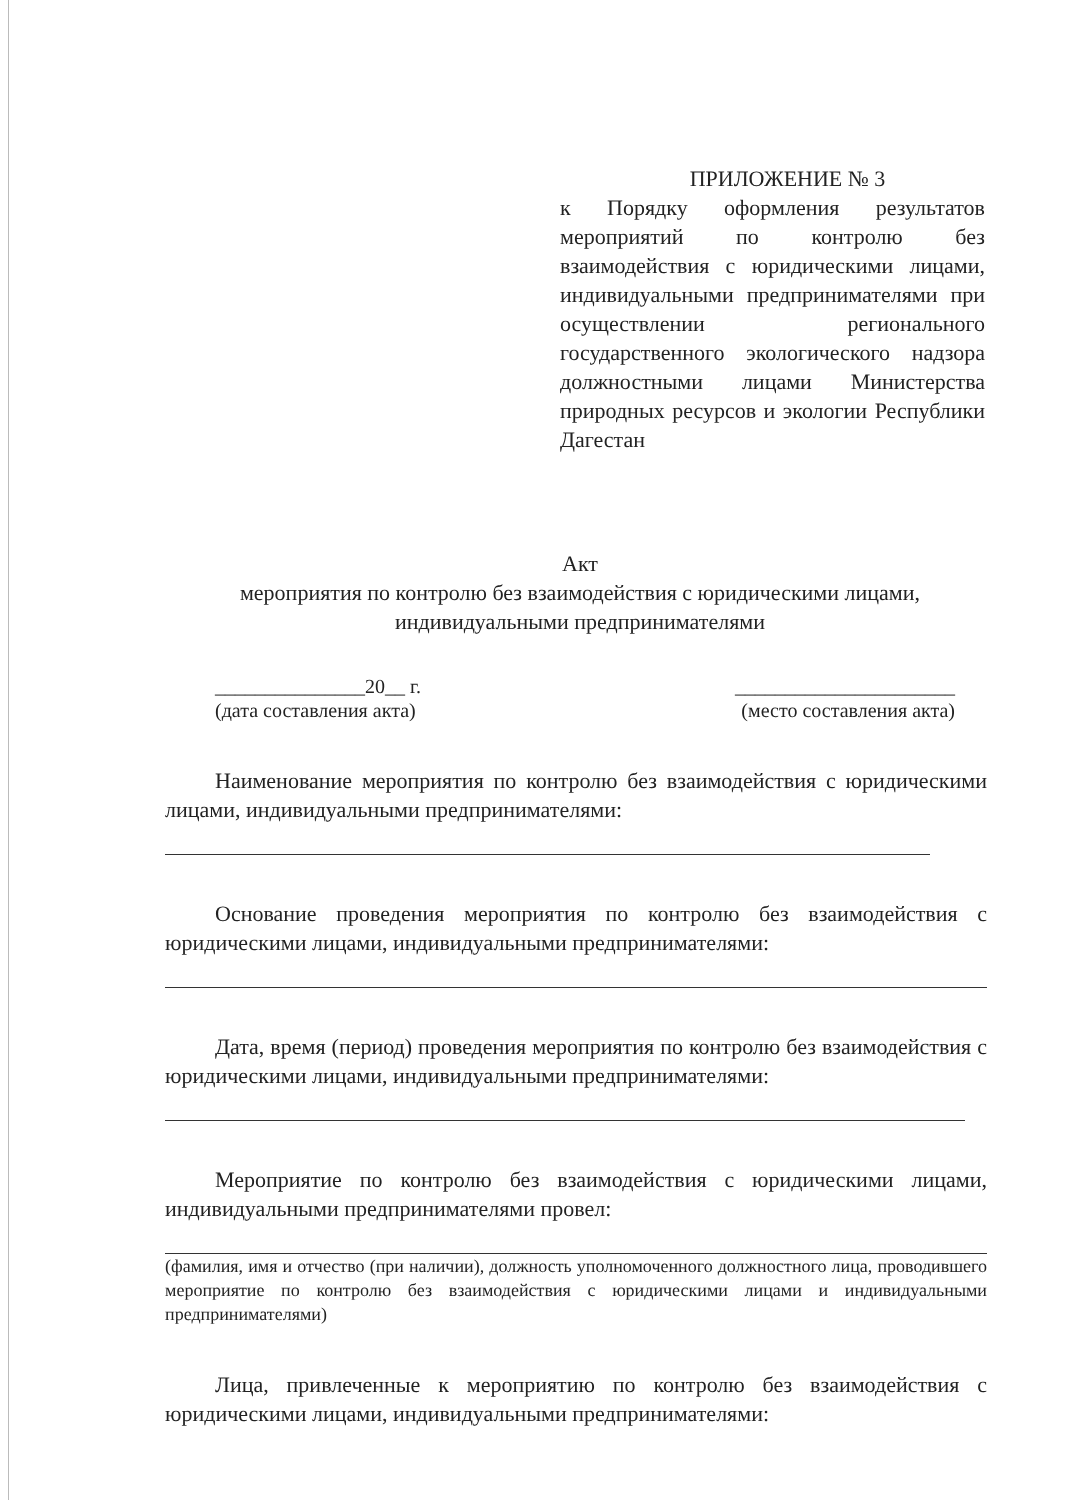ПРИЛОЖЕНИЕ № 3
к Порядку оформления результатов мероприятий по контролю без взаимодействия с юридическими лицами, индивидуальными предпринимателями при осуществлении регионального государственного экологического надзора должностными лицами Министерства природных ресурсов и экологии Республики Дагестан
Акт
мероприятия по контролю без взаимодействия с юридическими лицами,
индивидуальными предпринимателями
_______________20__ г.
(дата составления акта)
______________________
(место составления акта)
Наименование мероприятия по контролю без взаимодействия с юридическими лицами, индивидуальными предпринимателями:
Основание проведения мероприятия по контролю без взаимодействия с юридическими лицами, индивидуальными предпринимателями:
Дата, время (период) проведения мероприятия по контролю без взаимодействия с юридическими лицами, индивидуальными предпринимателями:
Мероприятие по контролю без взаимодействия с юридическими лицами, индивидуальными предпринимателями провел:
(фамилия, имя и отчество (при наличии), должность уполномоченного должностного лица, проводившего мероприятие по контролю без взаимодействия с юридическими лицами и индивидуальными предпринимателями)
Лица, привлеченные к мероприятию по контролю без взаимодействия с юридическими лицами, индивидуальными предпринимателями: